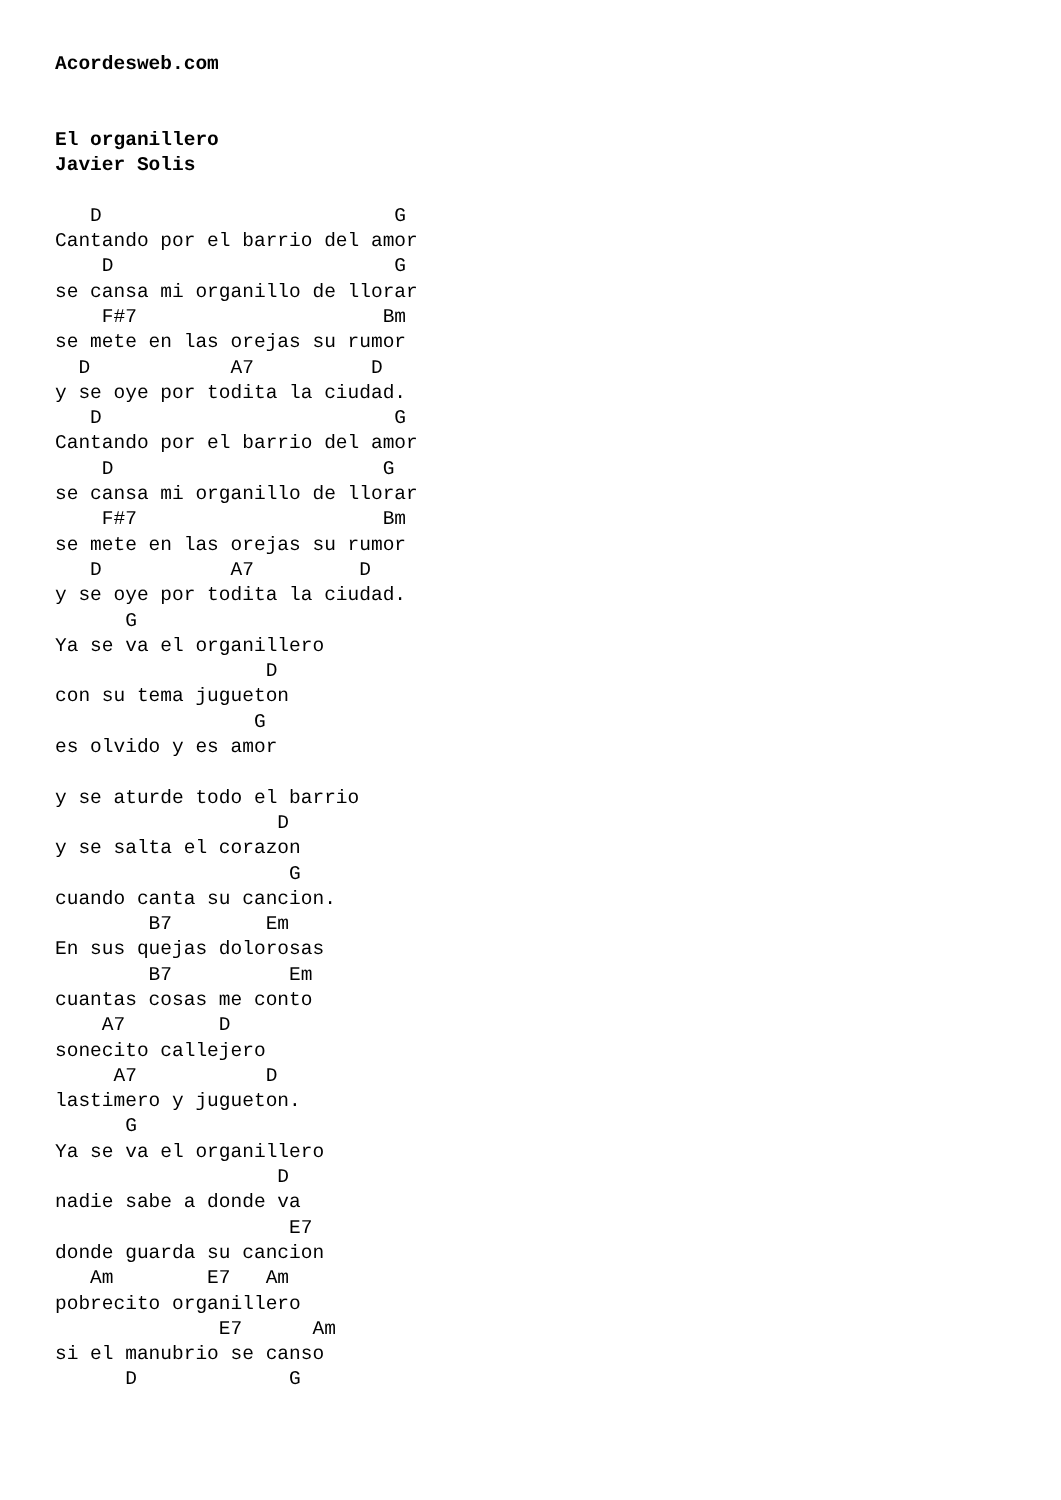Acordesweb.com


El organillero
Javier Solis

   D                         G
Cantando por el barrio del amor
    D                        G
se cansa mi organillo de llorar
    F#7                     Bm
se mete en las orejas su rumor
  D            A7          D
y se oye por todita la ciudad.
   D                         G
Cantando por el barrio del amor
    D                       G
se cansa mi organillo de llorar
    F#7                     Bm
se mete en las orejas su rumor
   D           A7         D
y se oye por todita la ciudad.
      G
Ya se va el organillero
                  D
con su tema jugueton
                 G
es olvido y es amor

y se aturde todo el barrio
                   D
y se salta el corazon
                    G
cuando canta su cancion.
        B7        Em
En sus quejas dolorosas
        B7          Em
cuantas cosas me conto
    A7        D
sonecito callejero
     A7           D
lastimero y jugueton.
      G
Ya se va el organillero
                   D
nadie sabe a donde va
                    E7
donde guarda su cancion
   Am        E7   Am
pobrecito organillero
              E7      Am
si el manubrio se canso
      D             G